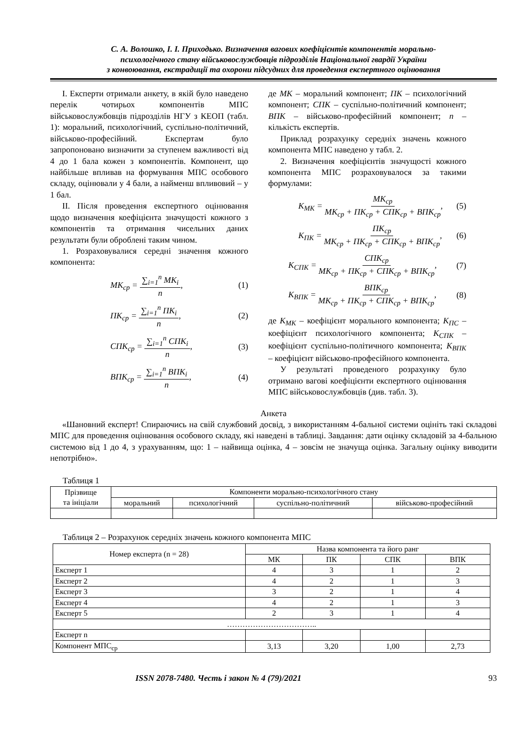С. А. Волошко, І. І. Приходько. Визначення вагових коефіцієнтів компонентів морально-
психологічного стану військовослужбовців підрозділів Національної гвардії України
з конвоювання, екстрадиції та охорони підсудних для проведення експертного оцінювання
I. Експерти отримали анкету, в якій було наведено перелік чотирьох компонентів МПС військовослужбовців підрозділів НГУ з КЕОП (табл. 1): моральний, психологічний, суспільно-політичний, військово-професійний. Експертам було запропоновано визначити за ступенем важливості від 4 до 1 бала кожен з компонентів. Компонент, що найбільше впливав на формування МПС особового складу, оцінювали у 4 бали, а найменш впливовий – у 1 бал.
II. Після проведення експертного оцінювання щодо визначення коефіцієнта значущості кожного з компонентів та отримання чисельних даних результати були оброблені таким чином.
1. Розраховувалися середні значення кожного компонента:
МК<sub>ср</sub> = ∑<sub>i=1</sub><sup>n</sup> МК<sub>i</sub> n, (1)
ПК<sub>ср</sub> = ∑<sub>i=1</sub><sup>n</sup> ПК<sub>i</sub> n, (2)
СПК<sub>ср</sub> = ∑<sub>i=1</sub><sup>n</sup> СПК<sub>i</sub> n, (3)
ВПК<sub>ср</sub> = ∑<sub>i=1</sub><sup>n</sup> ВПК<sub>i</sub> n, (4)
де МК – моральний компонент; ПК – психологічний компонент; СПК – суспільно-політичний компонент; ВПК – військово-професійний компонент; n – кількість експертів.
Приклад розрахунку середніх значень кожного компонента МПС наведено у табл. 2.
2. Визначення коефіцієнтів значущості кожного компонента МПС розраховувалося за такими формулами:
К<sub>МК</sub> = МК<sub>ср</sub> МК<sub>ср</sub> + ПК<sub>ср</sub> + СПК<sub>ср</sub> + ВПК<sub>ср</sub>, (5)
К<sub>ПК</sub> = ПК<sub>ср</sub> МК<sub>ср</sub> + ПК<sub>ср</sub> + СПК<sub>ср</sub> + ВПК<sub>ср</sub>, (6)
К<sub>СПК</sub> = СПК<sub>ср</sub> МК<sub>ср</sub> + ПК<sub>ср</sub> + СПК<sub>ср</sub> + ВПК<sub>ср</sub>, (7)
К<sub>ВПК</sub> = ВПК<sub>ср</sub> МК<sub>ср</sub> + ПК<sub>ср</sub> + СПК<sub>ср</sub> + ВПК<sub>ср</sub>, (8)
де К<sub>МК</sub> – коефіцієнт морального компонента; К<sub>ПС</sub> – коефіцієнт психологічного компонента; К<sub>СПК</sub> – коефіцієнт суспільно-політичного компонента; К<sub>ВПК</sub> – коефіцієнт військово-професійного компонента.
У результаті проведеного розрахунку було отримано вагові коефіцієнти експертного оцінювання МПС військовослужбовців (див. табл. 3).
Анкета
«Шановний експерт! Спираючись на свій службовий досвід, з використанням 4-бальної системи оцініть такі складові МПС для проведення оцінювання особового складу, які наведені в таблиці. Завдання: дати оцінку складовій за 4-бальною системою від 1 до 4, з урахуванням, що: 1 – найвища оцінка, 4 – зовсім не значуща оцінка. Загальну оцінку виводити непотрібно».
Таблиця 1
| Прізвище та ініціали | Компоненти морально-психологічного стану | | | |
| --- | --- | --- | --- | --- |
| | моральний | психологічний | суспільно-політичний | військово-професійний |
Таблиця 2 – Розрахунок середніх значень кожного компонента МПС
| Номер експерта (n = 28) | Назва компонента та його ранг | | | |
| --- | --- | --- | --- | --- |
| | МК | ПК | СПК | ВПК |
| Експерт 1 | 4 | 3 | 1 | 2 |
| Експерт 2 | 4 | 2 | 1 | 3 |
| Експерт 3 | 3 | 2 | 1 | 4 |
| Експерт 4 | 4 | 2 | 1 | 3 |
| Експерт 5 | 2 | 3 | 1 | 4 |
| …………………………….. | | | | |
| Експерт n | | | | |
| Компонент МПС<sub>ср</sub> | 3,13 | 3,20 | 1,00 | 2,73 |
ISSN 2078-7480. Честь і закон № 4 (79)/2021 93